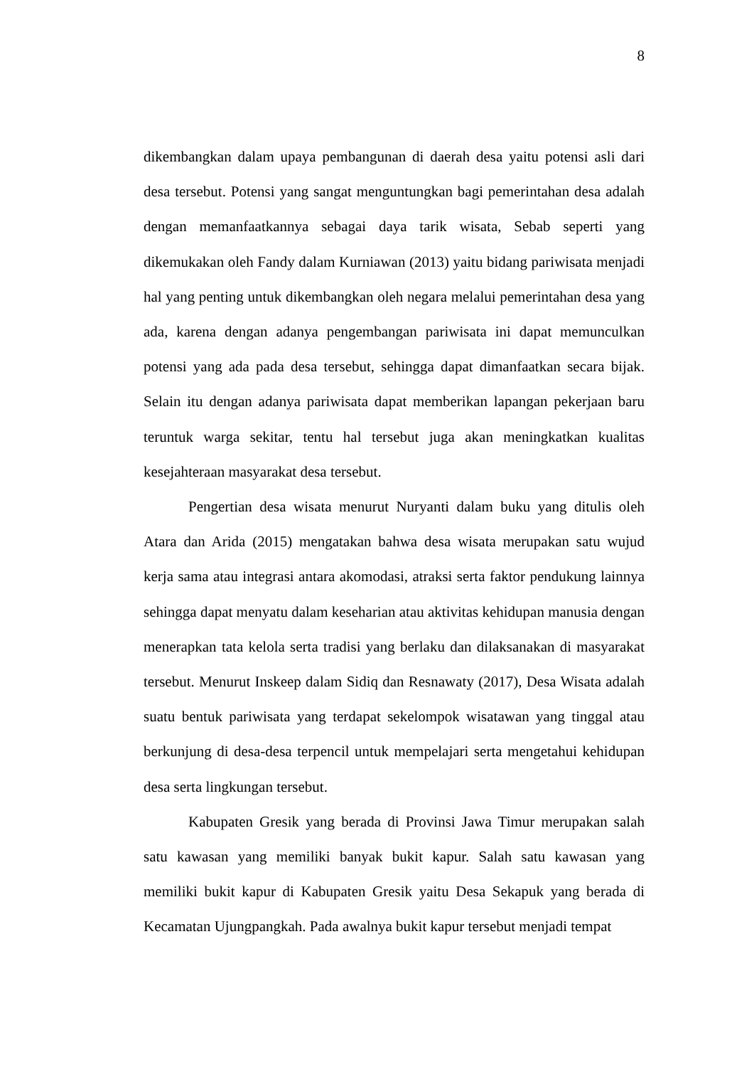8
dikembangkan dalam upaya pembangunan di daerah desa yaitu potensi asli dari desa tersebut. Potensi yang sangat menguntungkan bagi pemerintahan desa adalah dengan memanfaatkannya sebagai daya tarik wisata, Sebab seperti yang dikemukakan oleh Fandy dalam Kurniawan (2013) yaitu bidang pariwisata menjadi hal yang penting untuk dikembangkan oleh negara melalui pemerintahan desa yang ada, karena dengan adanya pengembangan pariwisata ini dapat memunculkan potensi yang ada pada desa tersebut, sehingga dapat dimanfaatkan secara bijak. Selain itu dengan adanya pariwisata dapat memberikan lapangan pekerjaan baru teruntuk warga sekitar, tentu hal tersebut juga akan meningkatkan kualitas kesejahteraan masyarakat desa tersebut.
Pengertian desa wisata menurut Nuryanti dalam buku yang ditulis oleh Atara dan Arida (2015) mengatakan bahwa desa wisata merupakan satu wujud kerja sama atau integrasi antara akomodasi, atraksi serta faktor pendukung lainnya sehingga dapat menyatu dalam keseharian atau aktivitas kehidupan manusia dengan menerapkan tata kelola serta tradisi yang berlaku dan dilaksanakan di masyarakat tersebut. Menurut Inskeep dalam Sidiq dan Resnawaty (2017), Desa Wisata adalah suatu bentuk pariwisata yang terdapat sekelompok wisatawan yang tinggal atau berkunjung di desa-desa terpencil untuk mempelajari serta mengetahui kehidupan desa serta lingkungan tersebut.
Kabupaten Gresik yang berada di Provinsi Jawa Timur merupakan salah satu kawasan yang memiliki banyak bukit kapur. Salah satu kawasan yang memiliki bukit kapur di Kabupaten Gresik yaitu Desa Sekapuk yang berada di Kecamatan Ujungpangkah. Pada awalnya bukit kapur tersebut menjadi tempat